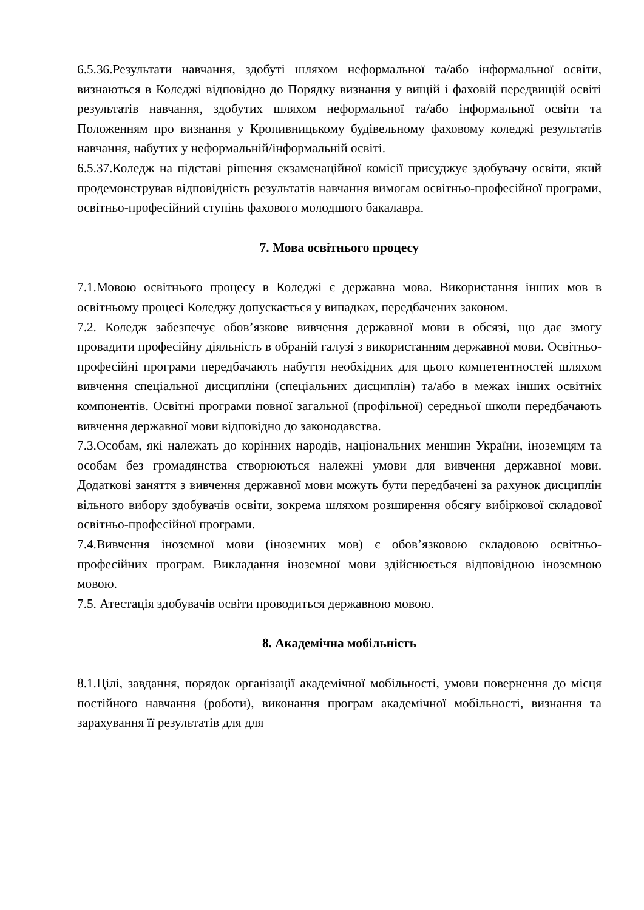6.5.36.Результати навчання, здобуті шляхом неформальної та/або інформальної освіти, визнаються в Коледжі відповідно до Порядку визнання у вищій і фаховій передвищій освіті результатів навчання, здобутих шляхом неформальної та/або інформальної освіти та Положенням про визнання у Кропивницькому будівельному фаховому коледжі результатів навчання, набутих у неформальній/інформальній освіті.
6.5.37.Коледж на підставі рішення екзаменаційної комісії присуджує здобувачу освіти, який продемонстрував відповідність результатів навчання вимогам освітньо-професійної програми, освітньо-професійний ступінь фахового молодшого бакалавра.
7. Мова освітнього процесу
7.1.Мовою освітнього процесу в Коледжі є державна мова. Використання інших мов в освітньому процесі Коледжу допускається у випадках, передбачених законом.
7.2. Коледж забезпечує обов’язкове вивчення державної мови в обсязі, що дає змогу провадити професійну діяльність в обраній галузі з використанням державної мови. Освітньо-професійні програми передбачають набуття необхідних для цього компетентностей шляхом вивчення спеціальної дисципліни (спеціальних дисциплін) та/або в межах інших освітніх компонентів. Освітні програми повної загальної (профільної) середньої школи передбачають вивчення державної мови відповідно до законодавства.
7.3.Особам, які належать до корінних народів, національних меншин України, іноземцям та особам без громадянства створюються належні умови для вивчення державної мови. Додаткові заняття з вивчення державної мови можуть бути передбачені за рахунок дисциплін вільного вибору здобувачів освіти, зокрема шляхом розширення обсягу вибіркової складової освітньо-професійної програми.
7.4.Вивчення іноземної мови (іноземних мов) є обов’язковою складовою освітньо-професійних програм. Викладання іноземної мови здійснюється відповідною іноземною мовою.
7.5. Атестація здобувачів освіти проводиться державною мовою.
8. Академічна мобільність
8.1.Цілі, завдання, порядок організації академічної мобільності, умови повернення до місця постійного навчання (роботи), виконання програм академічної мобільності, визнання та зарахування її результатів для для